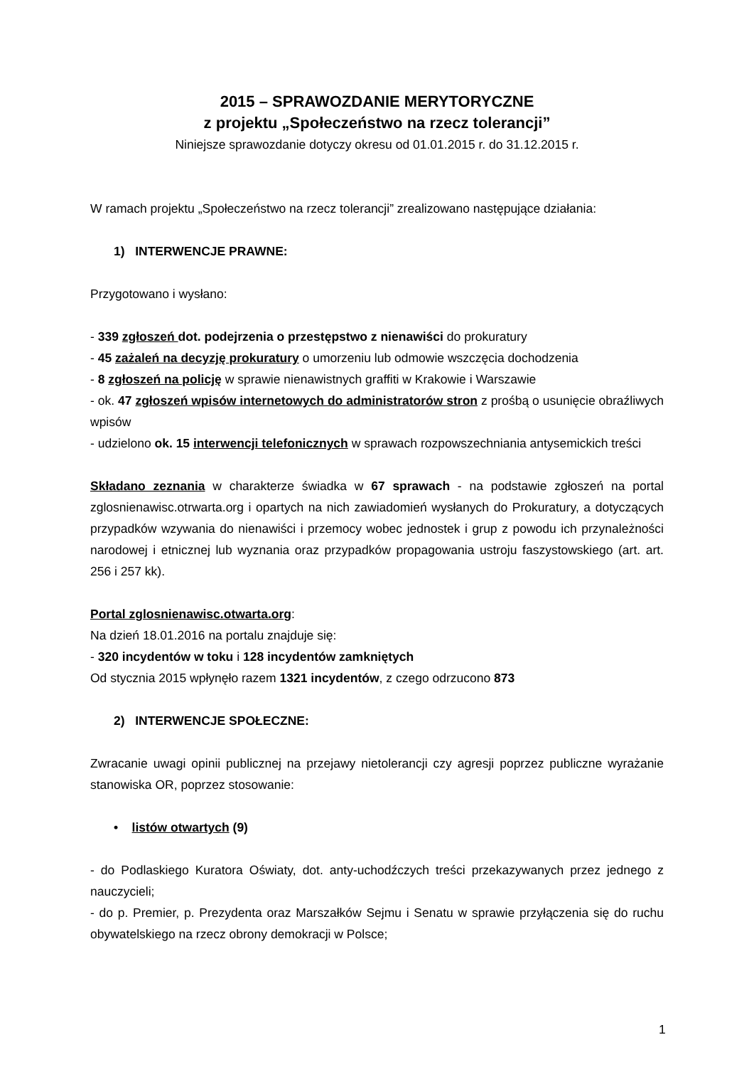2015 – SPRAWOZDANIE MERYTORYCZNE
z projektu „Społeczeństwo na rzecz tolerancji”
Niniejsze sprawozdanie dotyczy okresu od 01.01.2015 r. do 31.12.2015 r.
W ramach projektu „Społeczeństwo na rzecz tolerancji” zrealizowano następujące działania:
1) INTERWENCJE PRAWNE:
Przygotowano i wysłano:
- 339 zgłoszeń dot. podejrzenia o przestępstwo z nienawiści do prokuratury
- 45 zażaleń na decyzję prokuratury o umorzeniu lub odmowie wszczęcia dochodzenia
- 8 zgłoszeń na policję w sprawie nienawistnych graffiti w Krakowie i Warszawie
- ok. 47 zgłoszeń wpisów internetowych do administratorów stron z prośbą o usunięcie obraźliwych wpisów
- udzielono ok. 15 interwencji telefonicznych w sprawach rozpowszechniania antysemickich treści
Składano zeznania w charakterze świadka w 67 sprawach - na podstawie zgłoszeń na portal zglosnienawisc.otrwarta.org i opartych na nich zawiadomień wysłanych do Prokuratury, a dotyczących przypadków wzywania do nienawiści i przemocy wobec jednostek i grup z powodu ich przynależności narodowej i etnicznej lub wyznania oraz przypadków propagowania ustroju faszystowskiego (art. art. 256 i 257 kk).
Portal zglosnienawisc.otwarta.org:
Na dzień 18.01.2016 na portalu znajduje się:
- 320 incydentów w toku i 128 incydentów zamkniętych
Od stycznia 2015 wpłynęło razem 1321 incydentów, z czego odrzucono 873
2) INTERWENCJE SPOŁECZNE:
Zwracanie uwagi opinii publicznej na przejawy nietolerancji czy agresji poprzez publiczne wyrażanie stanowiska OR, poprzez stosowanie:
• listów otwartych (9)
- do Podlaskiego Kuratora Oświaty, dot. anty-uchodźczych treści przekazywanych przez jednego z nauczycieli;
- do p. Premier, p. Prezydenta oraz Marszałków Sejmu i Senatu w sprawie przyłączenia się do ruchu obywatelskiego na rzecz obrony demokracji w Polsce;
1